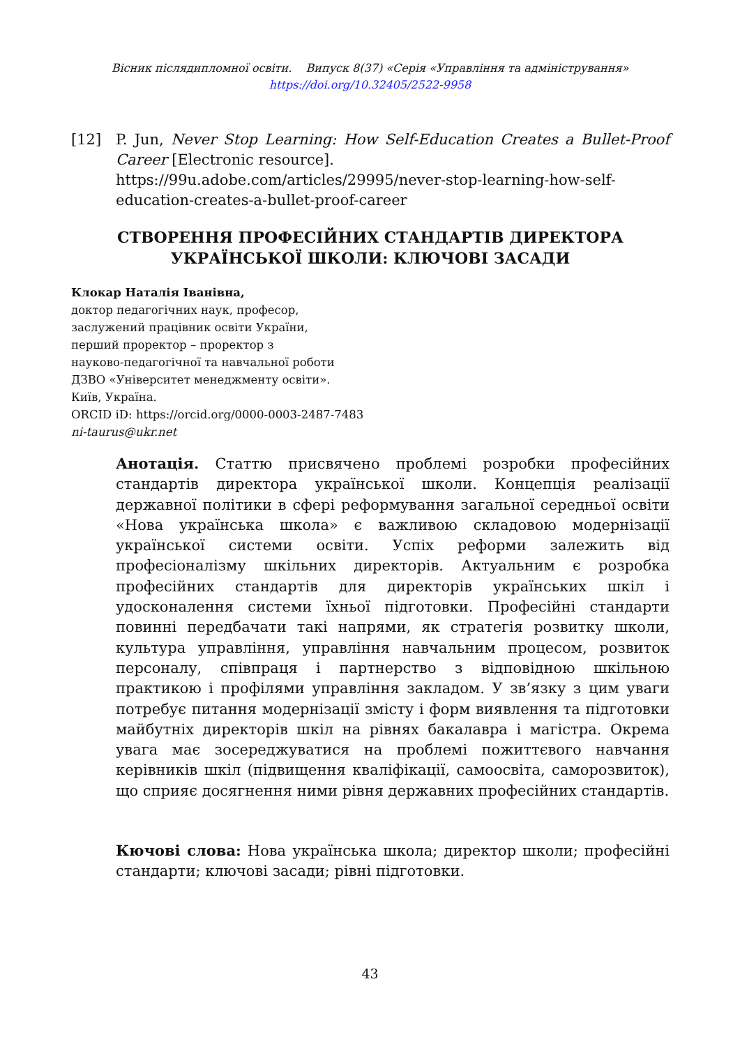Вісник післядипломної освіти. Випуск 8(37) «Серія «Управління та адміністрування»
https://doi.org/10.32405/2522-9958
[12] P. Jun, Never Stop Learning: How Self-Education Creates a Bullet-Proof Career [Electronic resource].
https://99u.adobe.com/articles/29995/never-stop-learning-how-self-education-creates-a-bullet-proof-career
СТВОРЕННЯ ПРОФЕСІЙНИХ СТАНДАРТІВ ДИРЕКТОРА
УКРАЇНСЬКОЇ ШКОЛИ: КЛЮЧОВІ ЗАСАДИ
Клокар Наталія Іванівна,
доктор педагогічних наук, професор,
заслужений працівник освіти України,
перший проректор – проректор з
науково-педагогічної та навчальної роботи
ДЗВО «Університет менеджменту освіти».
Київ, Україна.
ORCID iD: https://orcid.org/0000-0003-2487-7483
ni-taurus@ukr.net
Анотація. Статтю присвячено проблемі розробки професійних стандартів директора української школи. Концепція реалізації державної політики в сфері реформування загальної середньої освіти «Нова українська школа» є важливою складовою модернізації української системи освіти. Успіх реформи залежить від професіоналізму шкільних директорів. Актуальним є розробка професійних стандартів для директорів українських шкіл і удосконалення системи їхньої підготовки. Професійні стандарти повинні передбачати такі напрями, як стратегія розвитку школи, культура управління, управління навчальним процесом, розвиток персоналу, співпраця і партнерство з відповідною шкільною практикою і профілями управління закладом. У зв’язку з цим уваги потребує питання модернізації змісту і форм виявлення та підготовки майбутніх директорів шкіл на рівнях бакалавра і магістра. Окрема увага має зосереджуватися на проблемі пожиттєвого навчання керівників шкіл (підвищення кваліфікації, самоосвіта, саморозвиток), що сприяє досягнення ними рівня державних професійних стандартів.
Кючові слова: Нова українська школа; директор школи; професійні стандарти; ключові засади; рівні підготовки.
43